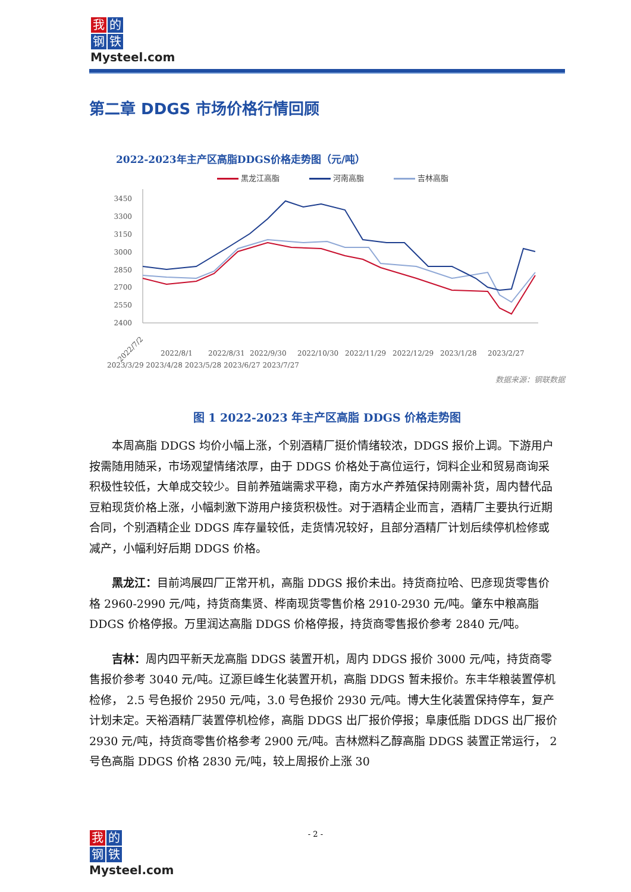我的 钢 铁
Mysteel.com
第二章 DDGS 市场价格行情回顾
2022-2023年主产区高脂DDGS价格走势图（元/吨）
黑龙江高脂 河南高脂 吉林高脂
3450
3300
3150
3000
2850
2700
2550
2400
2022/7/2
2022/8/1
2022/8/31
2022/9/30
2022/10/30
2022/11/29
2022/12/29
2023/1/28
2023/2/27
2023/3/29 2023/4/28 2023/5/28 2023/6/27 2023/7/27
数据来源：钢联数据
图 1 2022-2023 年主产区高脂 DDGS 价格走势图
本周高脂 DDGS 均价小幅上涨，个别酒精厂挺价情绪较浓，DDGS 报价上调。下游用户按需随用随采，市场观望情绪浓厚，由于 DDGS 价格处于高位运行，饲料企业和贸易商询采积极性较低，大单成交较少。目前养殖端需求平稳，南方水产养殖保持刚需补货，周内替代品豆粕现货价格上涨，小幅刺激下游用户接货积极性。对于酒精企业而言，酒精厂主要执行近期合同，个别酒精企业 DDGS 库存量较低，走货情况较好，且部分酒精厂计划后续停机检修或减产，小幅利好后期 DDGS 价格。
黑龙江：目前鸿展四厂正常开机，高脂 DDGS 报价未出。持货商拉哈、巴彦现货零售价格 2960-2990 元/吨，持货商集贤、桦南现货零售价格 2910-2930 元/吨。肇东中粮高脂 DDGS 价格停报。万里润达高脂 DDGS 价格停报，持货商零售报价参考 2840 元/吨。
吉林：周内四平新天龙高脂 DDGS 装置开机，周内 DDGS 报价 3000 元/吨，持货商零售报价参考 3040 元/吨。辽源巨峰生化装置开机，高脂 DDGS 暂未报价。东丰华粮装置停机检修， 2.5 号色报价 2950 元/吨，3.0 号色报价 2930 元/吨。博大生化装置保持停车，复产计划未定。天裕酒精厂装置停机检修，高脂 DDGS 出厂报价停报；阜康低脂 DDGS 出厂报价 2930 元/吨，持货商零售价格参考 2900 元/吨。吉林燃料乙醇高脂 DDGS 装置正常运行， 2 号色高脂 DDGS 价格 2830 元/吨，较上周报价上涨 30
- 2 -
我的 钢 铁
Mysteel.com